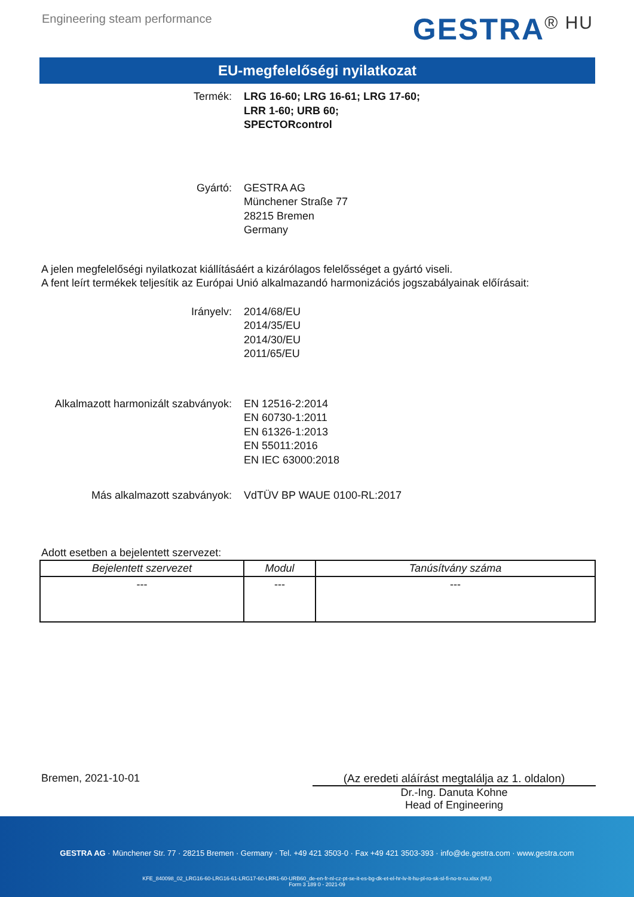Engineering steam performance
GESTRA<sup>® HU</sup>
EU-megfelelőségi nyilatkozat
Termék: LRG 16-60; LRG 16-61; LRG 17-60;
LRR 1-60; URB 60;
SPECTORcontrol
Gyártó: GESTRA AG
Münchener Straße 77
28215 Bremen
Germany
A jelen megfelelőségi nyilatkozat kiállításáért a kizárólagos felelősséget a gyártó viseli.
A fent leírt termékek teljesítik az Európai Unió alkalmazandó harmonizációs jogszabályainak előírásait:
Irányelv: 2014/68/EU
2014/35/EU
2014/30/EU
2011/65/EU
Alkalmazott harmonizált szabványok:
EN 12516-2:2014
EN 60730-1:2011
EN 61326-1:2013
EN 55011:2016
EN IEC 63000:2018
Más alkalmazott szabványok: VdTÜV BP WAUE 0100-RL:2017
Adott esetben a bejelentett szervezet:
| Bejelentett szervezet | Modul | Tanúsítvány száma |
| --- | --- | --- |
| --- | --- | --- |
Bremen, 2021-10-01 (Az eredeti aláírást megtalálja az 1. oldalon)
Dr.-Ing. Danuta Kohne
Head of Engineering
GESTRA AG · Münchener Str. 77 · 28215 Bremen · Germany · Tel. +49 421 3503-0 · Fax +49 421 3503-393 · info@de.gestra.com · www.gestra.com
KFE_840098_02_LRG16-60-LRG16-61-LRG17-60-LRR1-60-URB60_de-en-fr-nl-cz-pt-se-it-es-bg-dk-et-el-hr-lv-lt-hu-pl-ro-sk-sl-fi-no-tr-ru.xlsx (HU)
Form 3 189 0 - 2021-09